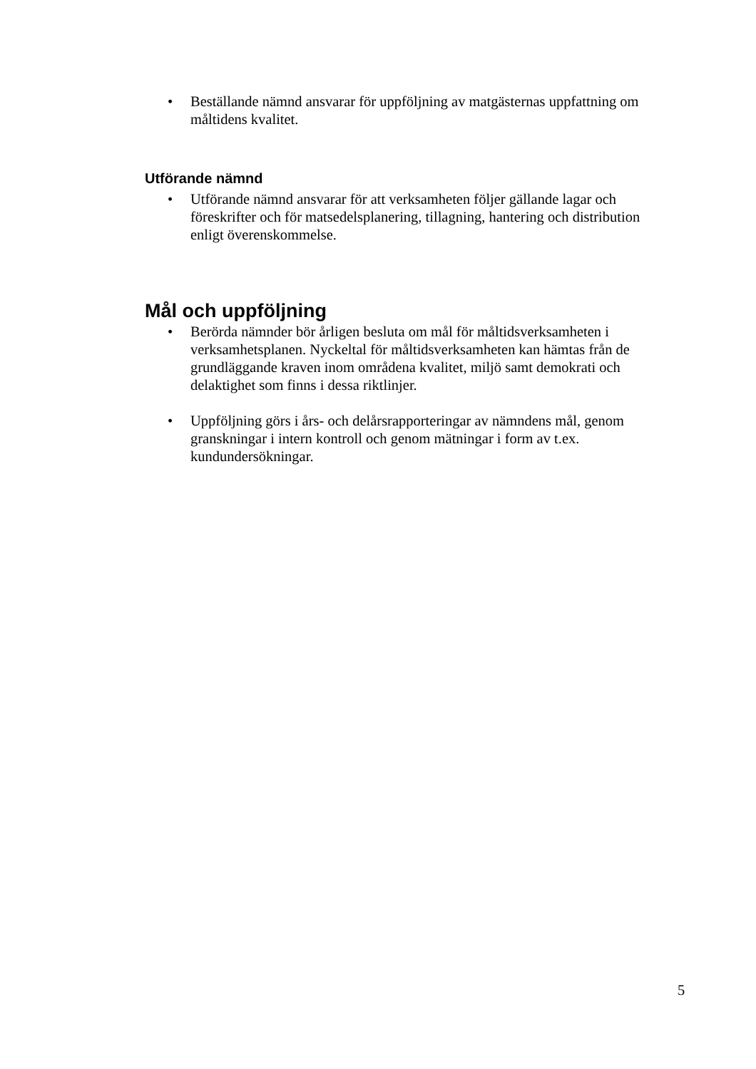• Beställande nämnd ansvarar för uppföljning av matgästernas uppfattning om måltidens kvalitet.
Utförande nämnd
• Utförande nämnd ansvarar för att verksamheten följer gällande lagar och föreskrifter och för matsedelsplanering, tillagning, hantering och distribution enligt överenskommelse.
Mål och uppföljning
• Berörda nämnder bör årligen besluta om mål för måltidsverksamheten i verksamhetsplanen. Nyckeltal för måltidsverksamheten kan hämtas från de grundläggande kraven inom områdena kvalitet, miljö samt demokrati och delaktighet som finns i dessa riktlinjer.
• Uppföljning görs i års- och delårsrapporteringar av nämndens mål, genom granskningar i intern kontroll och genom mätningar i form av t.ex. kundundersökningar.
5